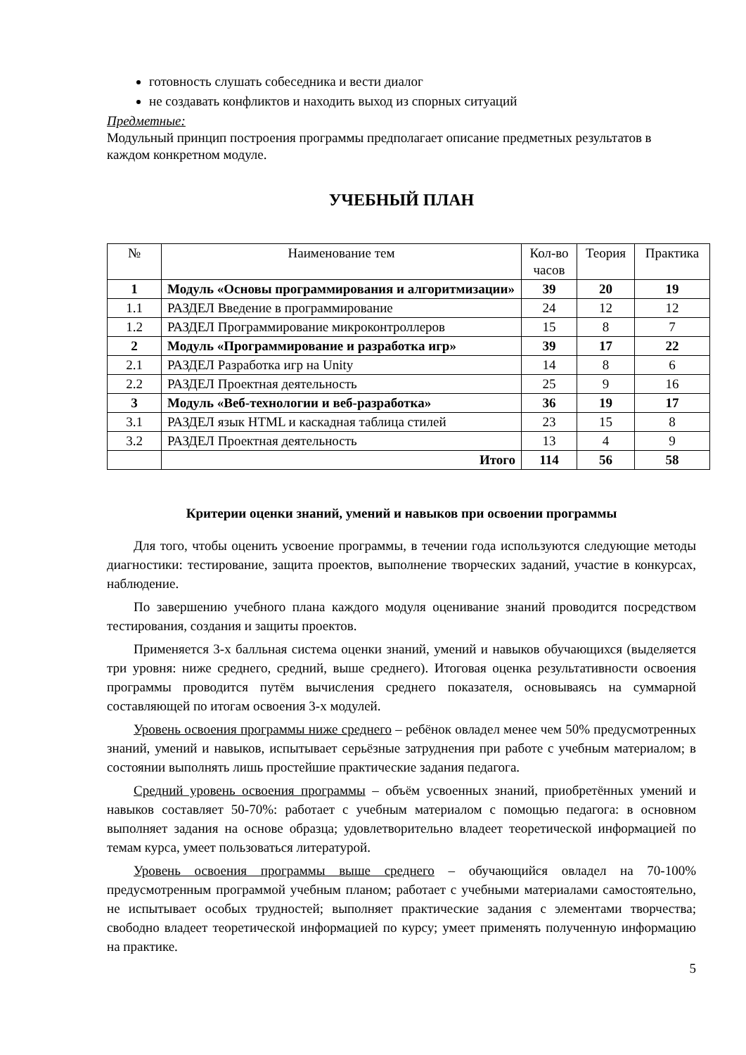готовность слушать собеседника и вести диалог
не создавать конфликтов и находить выход из спорных ситуаций
Предметные:
Модульный принцип построения программы предполагает описание предметных результатов в каждом конкретном модуле.
УЧЕБНЫЙ ПЛАН
| № | Наименование тем | Кол-во часов | Теория | Практика |
| --- | --- | --- | --- | --- |
| 1 | Модуль «Основы программирования и алгоритмизации» | 39 | 20 | 19 |
| 1.1 | РАЗДЕЛ Введение в программирование | 24 | 12 | 12 |
| 1.2 | РАЗДЕЛ Программирование микроконтроллеров | 15 | 8 | 7 |
| 2 | Модуль «Программирование и разработка игр» | 39 | 17 | 22 |
| 2.1 | РАЗДЕЛ Разработка игр на Unity | 14 | 8 | 6 |
| 2.2 | РАЗДЕЛ Проектная деятельность | 25 | 9 | 16 |
| 3 | Модуль «Веб-технологии и веб-разработка» | 36 | 19 | 17 |
| 3.1 | РАЗДЕЛ язык HTML и каскадная таблица стилей | 23 | 15 | 8 |
| 3.2 | РАЗДЕЛ Проектная деятельность | 13 | 4 | 9 |
| | Итого | 114 | 56 | 58 |
Критерии оценки знаний, умений и навыков при освоении программы
Для того, чтобы оценить усвоение программы, в течении года используются следующие методы диагностики: тестирование, защита проектов, выполнение творческих заданий, участие в конкурсах, наблюдение.
По завершению учебного плана каждого модуля оценивание знаний проводится посредством тестирования, создания и защиты проектов.
Применяется 3-х балльная система оценки знаний, умений и навыков обучающихся (выделяется три уровня: ниже среднего, средний, выше среднего). Итоговая оценка результативности освоения программы проводится путём вычисления среднего показателя, основываясь на суммарной составляющей по итогам освоения 3-х модулей.
Уровень освоения программы ниже среднего – ребёнок овладел менее чем 50% предусмотренных знаний, умений и навыков, испытывает серьёзные затруднения при работе с учебным материалом; в состоянии выполнять лишь простейшие практические задания педагога.
Средний уровень освоения программы – объём усвоенных знаний, приобретённых умений и навыков составляет 50-70%: работает с учебным материалом с помощью педагога: в основном выполняет задания на основе образца; удовлетворительно владеет теоретической информацией по темам курса, умеет пользоваться литературой.
Уровень освоения программы выше среднего – обучающийся овладел на 70-100% предусмотренным программой учебным планом; работает с учебными материалами самостоятельно, не испытывает особых трудностей; выполняет практические задания с элементами творчества; свободно владеет теоретической информацией по курсу; умеет применять полученную информацию на практике.
5